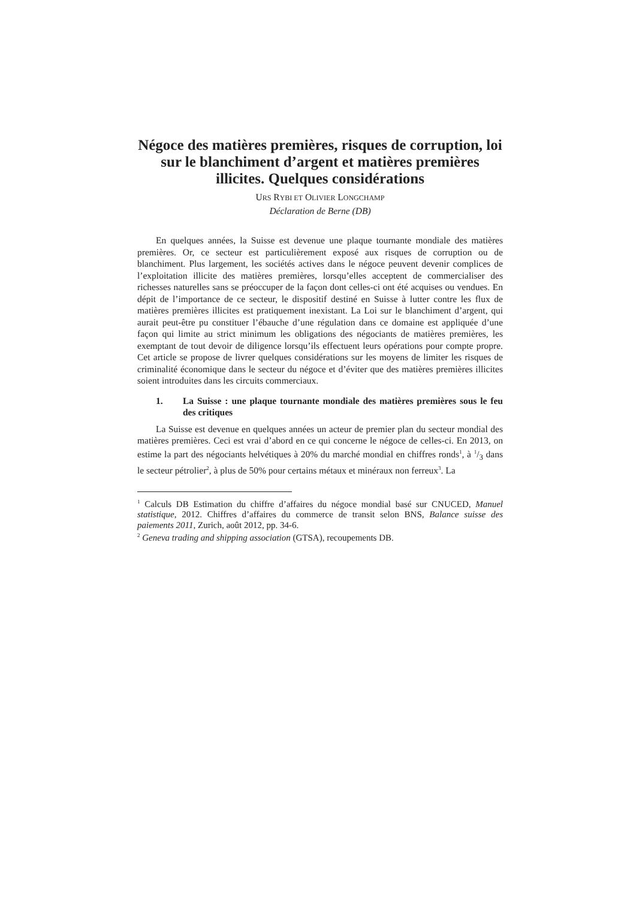Négoce des matières premières, risques de corruption, loi sur le blanchiment d’argent et matières premières illicites. Quelques considérations
URS RYBI ET OLIVIER LONGCHAMP
Déclaration de Berne (DB)
En quelques années, la Suisse est devenue une plaque tournante mondiale des matières premières. Or, ce secteur est particulièrement exposé aux risques de corruption ou de blanchiment. Plus largement, les sociétés actives dans le négoce peuvent devenir complices de l’exploitation illicite des matières premières, lorsqu’elles acceptent de commercialiser des richesses naturelles sans se préoccuper de la façon dont celles-ci ont été acquises ou vendues. En dépit de l’importance de ce secteur, le dispositif destiné en Suisse à lutter contre les flux de matières premières illicites est pratiquement inexistant. La Loi sur le blanchiment d’argent, qui aurait peut-être pu constituer l’ébauche d’une régulation dans ce domaine est appliquée d’une façon qui limite au strict minimum les obligations des négociants de matières premières, les exemptant de tout devoir de diligence lorsqu’ils effectuent leurs opérations pour compte propre. Cet article se propose de livrer quelques considérations sur les moyens de limiter les risques de criminalité économique dans le secteur du négoce et d’éviter que des matières premières illicites soient introduites dans les circuits commerciaux.
1. La Suisse : une plaque tournante mondiale des matières premières sous le feu des critiques
La Suisse est devenue en quelques années un acteur de premier plan du secteur mondial des matières premières. Ceci est vrai d’abord en ce qui concerne le négoce de celles-ci. En 2013, on estime la part des négociants helvétiques à 20% du marché mondial en chiffres ronds<sup>1</sup>, à 1/3 dans le secteur pétrolier<sup>2</sup>, à plus de 50% pour certains métaux et minéraux non ferreux<sup>3</sup>. La
<sup>1</sup> Calculs DB Estimation du chiffre d’affaires du négoce mondial basé sur CNUCED, Manuel statistique, 2012. Chiffres d’affaires du commerce de transit selon BNS, Balance suisse des paiements 2011, Zurich, août 2012, pp. 34-6.
<sup>2</sup> Geneva trading and shipping association (GTSA), recoupements DB.